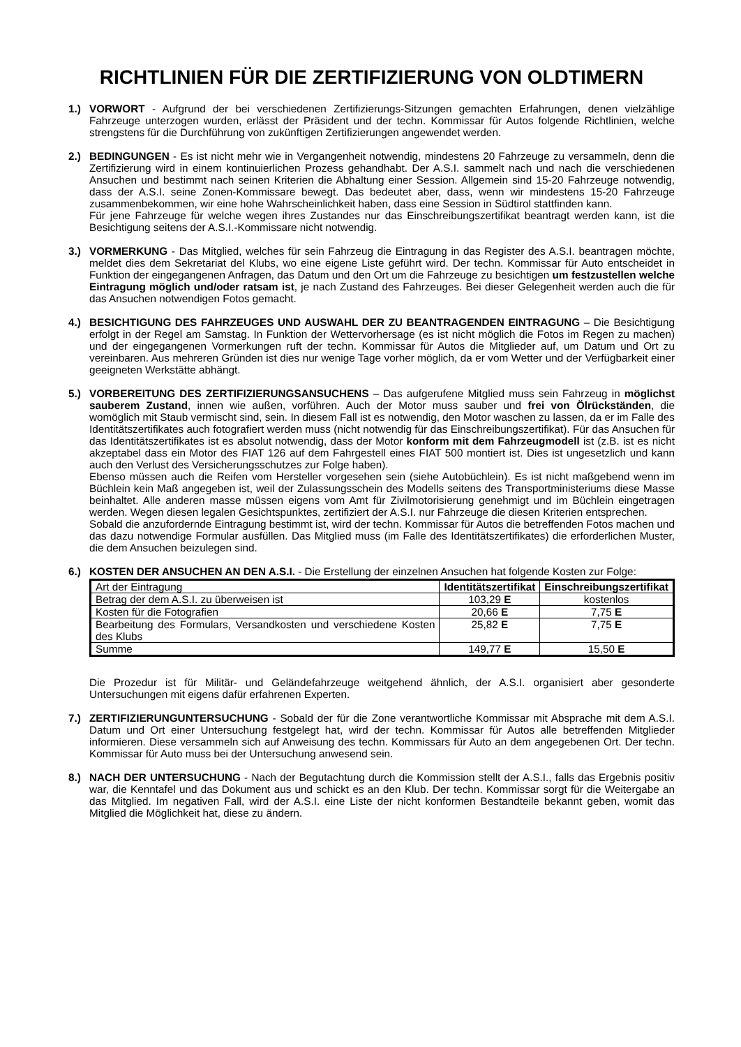RICHTLINIEN FÜR DIE ZERTIFIZIERUNG VON OLDTIMERN
1.) VORWORT - Aufgrund der bei verschiedenen Zertifizierungs-Sitzungen gemachten Erfahrungen, denen vielzählige Fahrzeuge unterzogen wurden, erlässt der Präsident und der techn. Kommissar für Autos folgende Richtlinien, welche strengstens für die Durchführung von zukünftigen Zertifizierungen angewendet werden.
2.) BEDINGUNGEN - Es ist nicht mehr wie in Vergangenheit notwendig, mindestens 20 Fahrzeuge zu versammeln, denn die Zertifizierung wird in einem kontinuierlichen Prozess gehandhabt. Der A.S.I. sammelt nach und nach die verschiedenen Ansuchen und bestimmt nach seinen Kriterien die Abhaltung einer Session. Allgemein sind 15-20 Fahrzeuge notwendig, dass der A.S.I. seine Zonen-Kommissare bewegt. Das bedeutet aber, dass, wenn wir mindestens 15-20 Fahrzeuge zusammenbekommen, wir eine hohe Wahrscheinlichkeit haben, dass eine Session in Südtirol stattfinden kann.
Für jene Fahrzeuge für welche wegen ihres Zustandes nur das Einschreibungszertifikat beantragt werden kann, ist die Besichtigung seitens der A.S.I.-Kommissare nicht notwendig.
3.) VORMERKUNG - Das Mitglied, welches für sein Fahrzeug die Eintragung in das Register des A.S.I. beantragen möchte, meldet dies dem Sekretariat del Klubs, wo eine eigene Liste geführt wird. Der techn. Kommissar für Auto entscheidet in Funktion der eingegangenen Anfragen, das Datum und den Ort um die Fahrzeuge zu besichtigen um festzustellen welche Eintragung möglich und/oder ratsam ist, je nach Zustand des Fahrzeuges. Bei dieser Gelegenheit werden auch die für das Ansuchen notwendigen Fotos gemacht.
4.) BESICHTIGUNG DES FAHRZEUGES UND AUSWAHL DER ZU BEANTRAGENDEN EINTRAGUNG – Die Besichtigung erfolgt in der Regel am Samstag. In Funktion der Wettervorhersage (es ist nicht möglich die Fotos im Regen zu machen) und der eingegangenen Vormerkungen ruft der techn. Kommissar für Autos die Mitglieder auf, um Datum und Ort zu vereinbaren. Aus mehreren Gründen ist dies nur wenige Tage vorher möglich, da er vom Wetter und der Verfügbarkeit einer geeigneten Werkstätte abhängt.
5.) VORBEREITUNG DES ZERTIFIZIERUNGSANSUCHENS – Das aufgerufene Mitglied muss sein Fahrzeug in möglichst sauberem Zustand, innen wie außen, vorführen. Auch der Motor muss sauber und frei von Ölrückständen, die womöglich mit Staub vermischt sind, sein. In diesem Fall ist es notwendig, den Motor waschen zu lassen, da er im Falle des Identitätszertifikates auch fotografiert werden muss (nicht notwendig für das Einschreibungszertifikat). Für das Ansuchen für das Identitätszertifikates ist es absolut notwendig, dass der Motor konform mit dem Fahrzeugmodell ist (z.B. ist es nicht akzeptabel dass ein Motor des FIAT 126 auf dem Fahrgestell eines FIAT 500 montiert ist. Dies ist ungesetzlich und kann auch den Verlust des Versicherungsschutzes zur Folge haben).
Ebenso müssen auch die Reifen vom Hersteller vorgesehen sein (siehe Autobüchlein). Es ist nicht maßgebend wenn im Büchlein kein Maß angegeben ist, weil der Zulassungsschein des Modells seitens des Transportministeriums diese Masse beinhaltet. Alle anderen masse müssen eigens vom Amt für Zivilmotorisierung genehmigt und im Büchlein eingetragen werden. Wegen diesen legalen Gesichtspunktes, zertifiziert der A.S.I. nur Fahrzeuge die diesen Kriterien entsprechen.
Sobald die anzufordernde Eintragung bestimmt ist, wird der techn. Kommissar für Autos die betreffenden Fotos machen und das dazu notwendige Formular ausfüllen. Das Mitglied muss (im Falle des Identitätszertifikates) die erforderlichen Muster, die dem Ansuchen beizulegen sind.
6.) KOSTEN DER ANSUCHEN AN DEN A.S.I. - Die Erstellung der einzelnen Ansuchen hat folgende Kosten zur Folge:
| Art der Eintragung | Identitätszertifikat | Einschreibungszertifikat |
| --- | --- | --- |
| Betrag der dem A.S.I. zu überweisen ist | 103,29 E | kostenlos |
| Kosten für die Fotografien | 20,66 E | 7,75 E |
| Bearbeitung des Formulars, Versandkosten und verschiedene Kosten des Klubs | 25,82 E | 7,75 E |
| Summe | 149,77 E | 15,50 E |
Die Prozedur ist für Militär- und Geländefahrzeuge weitgehend ähnlich, der A.S.I. organisiert aber gesonderte Untersuchungen mit eigens dafür erfahrenen Experten.
7.) ZERTIFIZIERUNGUNTERSUCHUNG - Sobald der für die Zone verantwortliche Kommissar mit Absprache mit dem A.S.I. Datum und Ort einer Untersuchung festgelegt hat, wird der techn. Kommissar für Autos alle betreffenden Mitglieder informieren. Diese versammeln sich auf Anweisung des techn. Kommissars für Auto an dem angegebenen Ort. Der techn. Kommissar für Auto muss bei der Untersuchung anwesend sein.
8.) NACH DER UNTERSUCHUNG - Nach der Begutachtung durch die Kommission stellt der A.S.I., falls das Ergebnis positiv war, die Kenntafel und das Dokument aus und schickt es an den Klub. Der techn. Kommissar sorgt für die Weitergabe an das Mitglied. Im negativen Fall, wird der A.S.I. eine Liste der nicht konformen Bestandteile bekannt geben, womit das Mitglied die Möglichkeit hat, diese zu ändern.